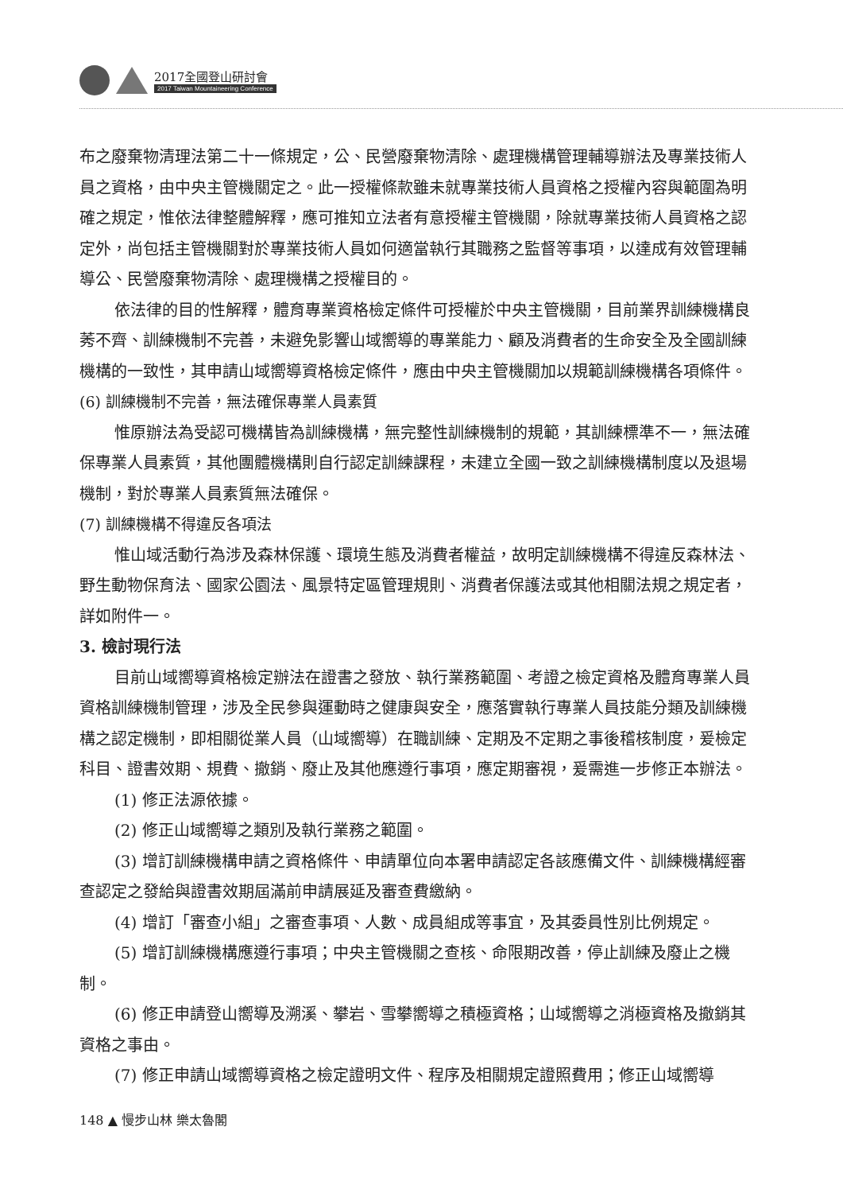2017全國登山研討會
2017 Taiwan Mountaineering Conference
布之廢棄物清理法第二十一條規定，公、民營廢棄物清除、處理機構管理輔導辦法及專業技術人員之資格，由中央主管機關定之。此一授權條款雖未就專業技術人員資格之授權內容與範圍為明確之規定，惟依法律整體解釋，應可推知立法者有意授權主管機關，除就專業技術人員資格之認定外，尚包括主管機關對於專業技術人員如何適當執行其職務之監督等事項，以達成有效管理輔導公、民營廢棄物清除、處理機構之授權目的。
依法律的目的性解釋，體育專業資格檢定條件可授權於中央主管機關，目前業界訓練機構良莠不齊、訓練機制不完善，未避免影響山域嚮導的專業能力、顧及消費者的生命安全及全國訓練機構的一致性，其申請山域嚮導資格檢定條件，應由中央主管機關加以規範訓練機構各項條件。
(6) 訓練機制不完善，無法確保專業人員素質
惟原辦法為受認可機構皆為訓練機構，無完整性訓練機制的規範，其訓練標準不一，無法確保專業人員素質，其他團體機構則自行認定訓練課程，未建立全國一致之訓練機構制度以及退場機制，對於專業人員素質無法確保。
(7) 訓練機構不得違反各項法
惟山域活動行為涉及森林保護、環境生態及消費者權益，故明定訓練機構不得違反森林法、野生動物保育法、國家公園法、風景特定區管理規則、消費者保護法或其他相關法規之規定者，詳如附件一。
3. 檢討現行法
目前山域嚮導資格檢定辦法在證書之發放、執行業務範圍、考證之檢定資格及體育專業人員資格訓練機制管理，涉及全民參與運動時之健康與安全，應落實執行專業人員技能分類及訓練機構之認定機制，即相關從業人員（山域嚮導）在職訓練、定期及不定期之事後稽核制度，爰檢定科目、證書效期、規費、撤銷、廢止及其他應遵行事項，應定期審視，爰需進一步修正本辦法。
(1) 修正法源依據。
(2) 修正山域嚮導之類別及執行業務之範圍。
(3) 增訂訓練機構申請之資格條件、申請單位向本署申請認定各該應備文件、訓練機構經審查認定之發給與證書效期屆滿前申請展延及審查費繳納。
(4) 增訂「審查小組」之審查事項、人數、成員組成等事宜，及其委員性別比例規定。
(5) 增訂訓練機構應遵行事項；中央主管機關之查核、命限期改善，停止訓練及廢止之機制。
(6) 修正申請登山嚮導及溯溪、攀岩、雪攀嚮導之積極資格；山域嚮導之消極資格及撤銷其資格之事由。
(7) 修正申請山域嚮導資格之檢定證明文件、程序及相關規定證照費用；修正山域嚮導
148 ▲ 慢步山林 樂太魯閣